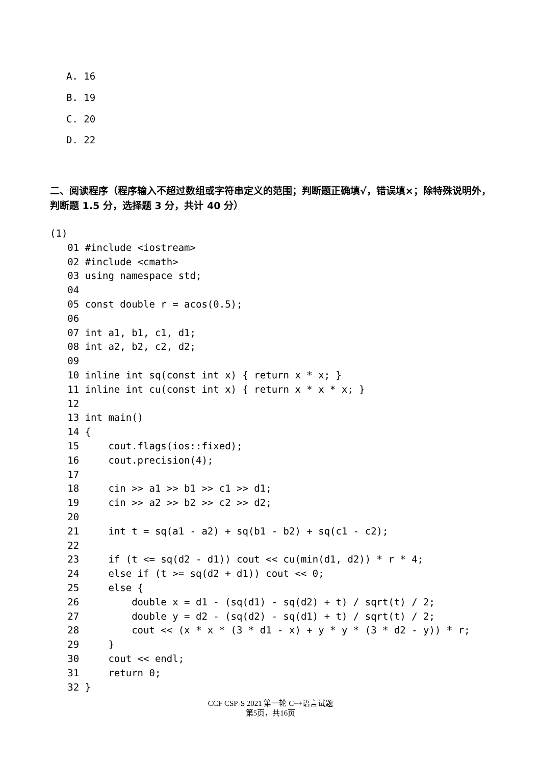A. 16
B. 19
C. 20
D. 22
二、阅读程序（程序输入不超过数组或字符串定义的范围；判断题正确填√，错误填×；除特殊说明外，判断题 1.5 分，选择题 3 分，共计 40 分）
(1)
   01 #include <iostream>
   02 #include <cmath>
   03 using namespace std;
   04
   05 const double r = acos(0.5);
   06
   07 int a1, b1, c1, d1;
   08 int a2, b2, c2, d2;
   09
   10 inline int sq(const int x) { return x * x; }
   11 inline int cu(const int x) { return x * x * x; }
   12
   13 int main()
   14 {
   15     cout.flags(ios::fixed);
   16     cout.precision(4);
   17
   18     cin >> a1 >> b1 >> c1 >> d1;
   19     cin >> a2 >> b2 >> c2 >> d2;
   20
   21     int t = sq(a1 - a2) + sq(b1 - b2) + sq(c1 - c2);
   22
   23     if (t <= sq(d2 - d1)) cout << cu(min(d1, d2)) * r * 4;
   24     else if (t >= sq(d2 + d1)) cout << 0;
   25     else {
   26         double x = d1 - (sq(d1) - sq(d2) + t) / sqrt(t) / 2;
   27         double y = d2 - (sq(d2) - sq(d1) + t) / sqrt(t) / 2;
   28         cout << (x * x * (3 * d1 - x) + y * y * (3 * d2 - y)) * r;
   29     }
   30     cout << endl;
   31     return 0;
   32 }
CCF CSP-S 2021 第一轮 C++语言试题
第5页，共16页